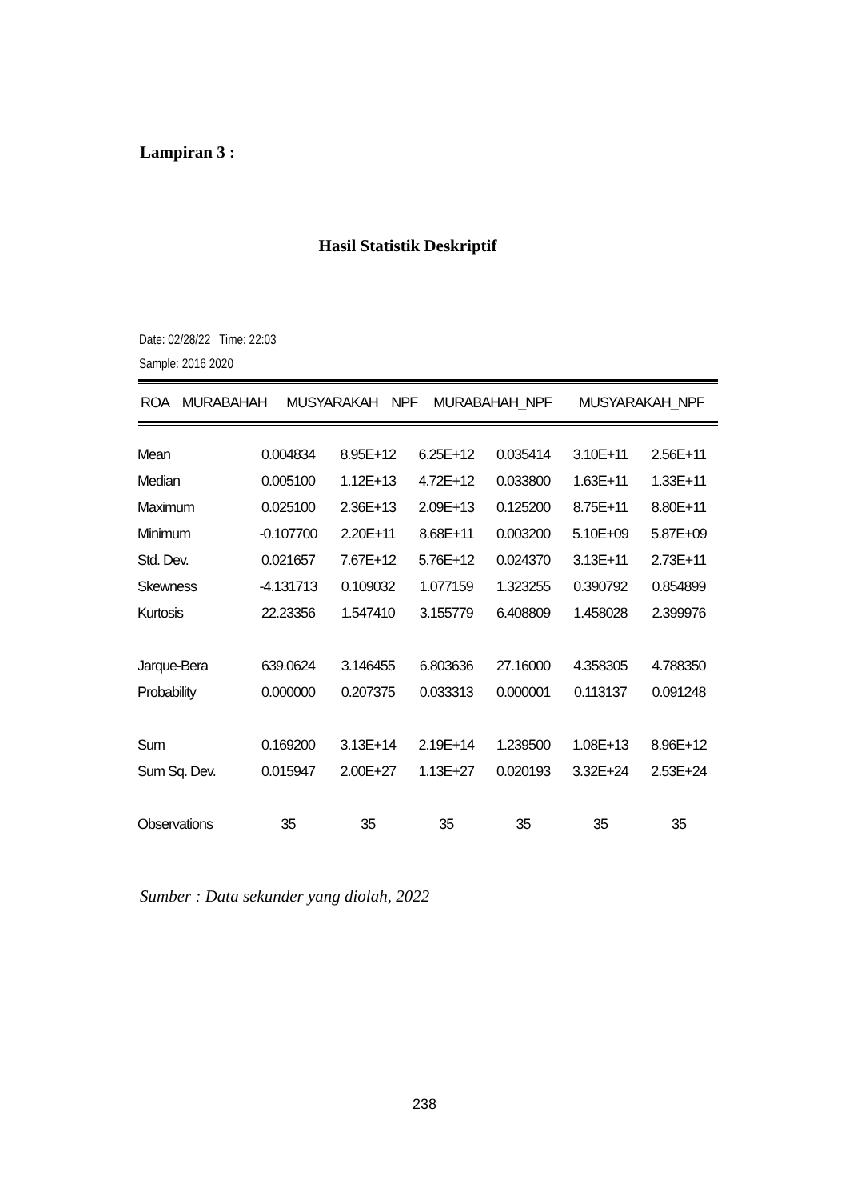Lampiran 3 :
Hasil Statistik Deskriptif
Date: 02/28/22 Time: 22:03
Sample: 2016 2020
| | ROA | MURABAHAH | MUSYARAKAH | NPF | MURABAHAH_NPF | MUSYARAKAH_NPF |
| --- | --- | --- | --- | --- | --- | --- |
| Mean | 0.004834 | 8.95E+12 | 6.25E+12 | 0.035414 | 3.10E+11 | 2.56E+11 |
| Median | 0.005100 | 1.12E+13 | 4.72E+12 | 0.033800 | 1.63E+11 | 1.33E+11 |
| Maximum | 0.025100 | 2.36E+13 | 2.09E+13 | 0.125200 | 8.75E+11 | 8.80E+11 |
| Minimum | -0.107700 | 2.20E+11 | 8.68E+11 | 0.003200 | 5.10E+09 | 5.87E+09 |
| Std. Dev. | 0.021657 | 7.67E+12 | 5.76E+12 | 0.024370 | 3.13E+11 | 2.73E+11 |
| Skewness | -4.131713 | 0.109032 | 1.077159 | 1.323255 | 0.390792 | 0.854899 |
| Kurtosis | 22.23356 | 1.547410 | 3.155779 | 6.408809 | 1.458028 | 2.399976 |
| Jarque-Bera | 639.0624 | 3.146455 | 6.803636 | 27.16000 | 4.358305 | 4.788350 |
| Probability | 0.000000 | 0.207375 | 0.033313 | 0.000001 | 0.113137 | 0.091248 |
| Sum | 0.169200 | 3.13E+14 | 2.19E+14 | 1.239500 | 1.08E+13 | 8.96E+12 |
| Sum Sq. Dev. | 0.015947 | 2.00E+27 | 1.13E+27 | 0.020193 | 3.32E+24 | 2.53E+24 |
| Observations | 35 | 35 | 35 | 35 | 35 | 35 |
Sumber : Data sekunder yang diolah, 2022
238